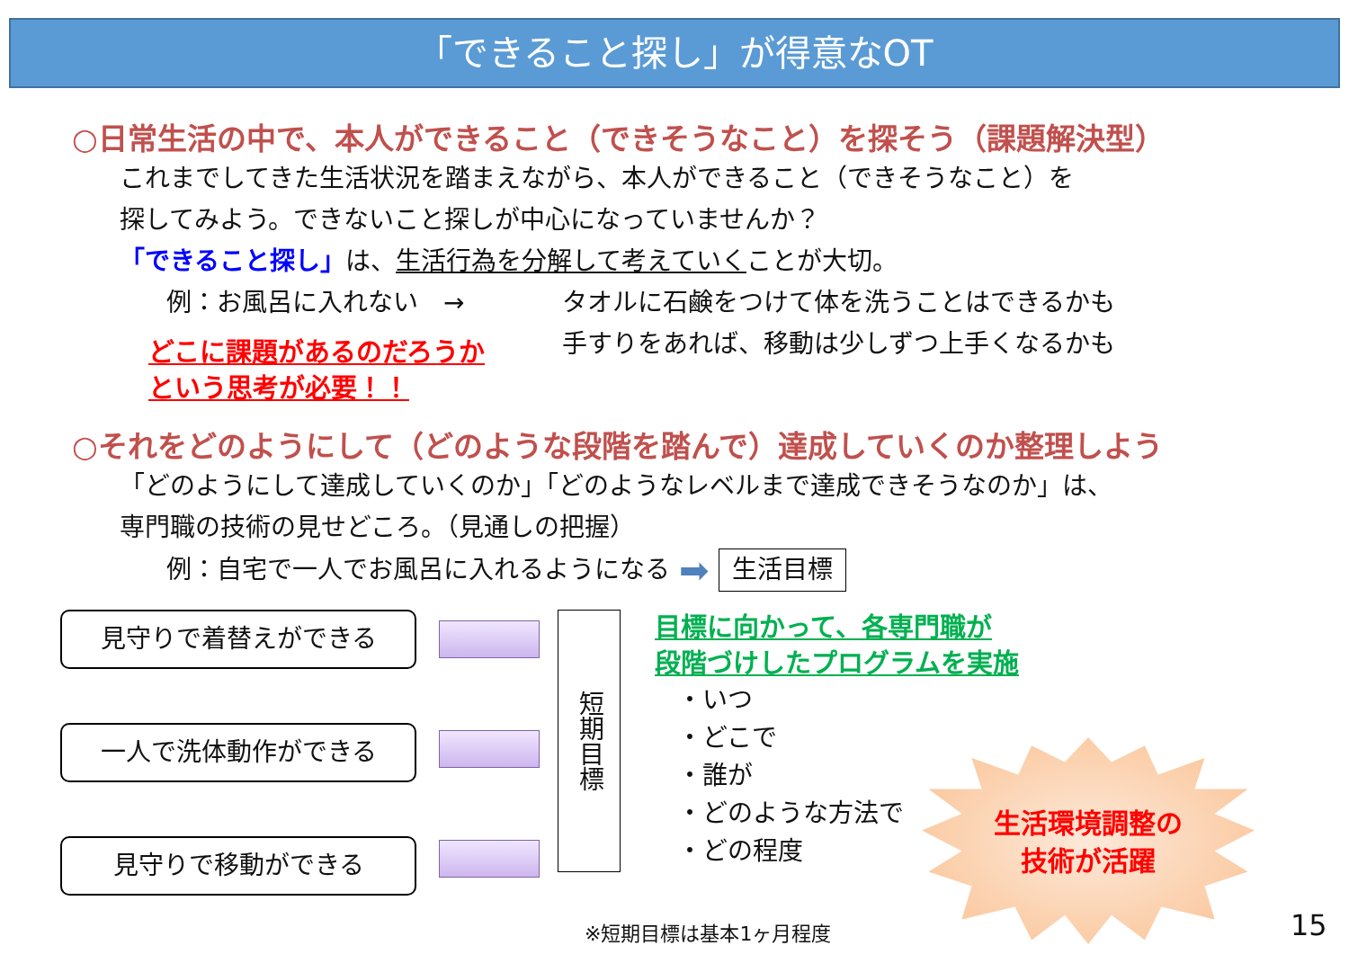「できること探し」が得意なOT
○日常生活の中で、本人ができること（できそうなこと）を探そう（課題解決型）
これまでしてきた生活状況を踏まえながら、本人ができること（できそうなこと）を
探してみよう。できないこと探しが中心になっていませんか？
「できること探し」は、生活行為を分解して考えていくことが大切。
例：お風呂に入れない　→
どこに課題があるのだろうか
という思考が必要！！
タオルに石鹸をつけて体を洗うことはできるかも
手すりをあれば、移動は少しずつ上手くなるかも
○それをどのようにして（どのような段階を踏んで）達成していくのか整理しよう
「どのようにして達成していくのか」「どのようなレベルまで達成できそうなのか」は、
専門職の技術の見せどころ。（見通しの把握）
例：自宅で一人でお風呂に入れるようになる ➡ 生活目標
見守りで着替えができる
一人で洗体動作ができる
見守りで移動ができる
短期目標
目標に向かって、各専門職が
段階づけしたプログラムを実施
・いつ
・どこで
・誰が
・どのような方法で
・どの程度
生活環境調整の
技術が活躍
※短期目標は基本1ヶ月程度 15